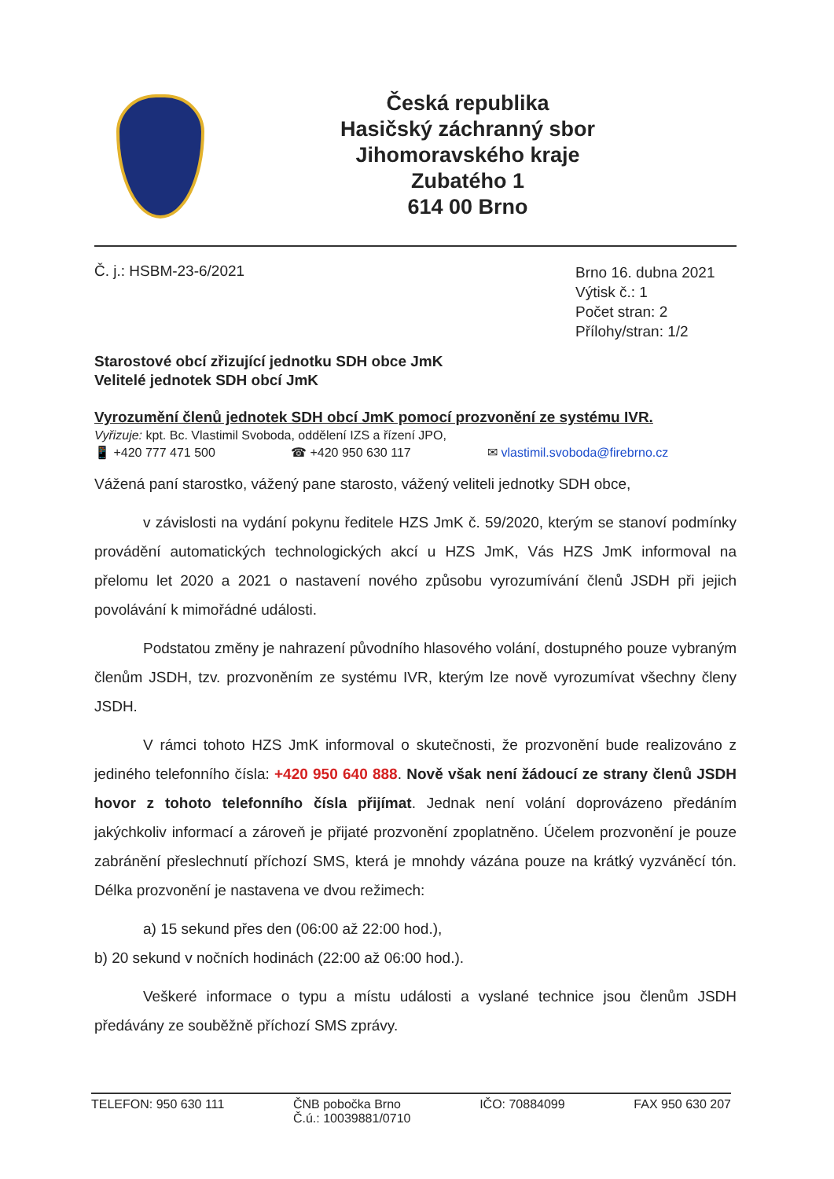Česká republika
Hasičský záchranný sbor
Jihomoravského kraje
Zubatého 1
614 00 Brno
Č. j.: HSBM-23-6/2021
Brno 16. dubna 2021
Výtisk č.: 1
Počet stran: 2
Přílohy/stran: 1/2
Starostové obcí zřizující jednotku SDH obce JmK
Velitelé jednotek SDH obcí JmK
Vyrozumění členů jednotek SDH obcí JmK pomocí prozvonění ze systému IVR.
Vyřizuje: kpt. Bc. Vlastimil Svoboda, oddělení IZS a řízení JPO,
📱 +420 777 471 500 ☎ +420 950 630 117 ✉ vlastimil.svoboda@firebrno.cz
Vážená paní starostko, vážený pane starosto, vážený veliteli jednotky SDH obce,
v závislosti na vydání pokynu ředitele HZS JmK č. 59/2020, kterým se stanoví podmínky provádění automatických technologických akcí u HZS JmK, Vás HZS JmK informoval na přelomu let 2020 a 2021 o nastavení nového způsobu vyrozumívání členů JSDH při jejich povolávání k mimořádné události.
Podstatou změny je nahrazení původního hlasového volání, dostupného pouze vybraným členům JSDH, tzv. prozvoněním ze systému IVR, kterým lze nově vyrozumívat všechny členy JSDH.
V rámci tohoto HZS JmK informoval o skutečnosti, že prozvonění bude realizováno z jediného telefonního čísla: +420 950 640 888. Nově však není žádoucí ze strany členů JSDH hovor z tohoto telefonního čísla přijímat. Jednak není volání doprovázeno předáním jakýchkoliv informací a zároveň je přijaté prozvonění zpoplatněno. Účelem prozvonění je pouze zabránění přeslechnutí příchozí SMS, která je mnohdy vázána pouze na krátký vyzváněcí tón. Délka prozvonění je nastavena ve dvou režimech:
a) 15 sekund přes den (06:00 až 22:00 hod.),
b) 20 sekund v nočních hodinách (22:00 až 06:00 hod.).
Veškeré informace o typu a místu události a vyslané technice jsou členům JSDH předávány ze souběžně příchozí SMS zprávy.
TELEFON: 950 630 111 ČNB pobočka Brno
Č.ú.: 10039881/0710 IČO: 70884099 FAX 950 630 207